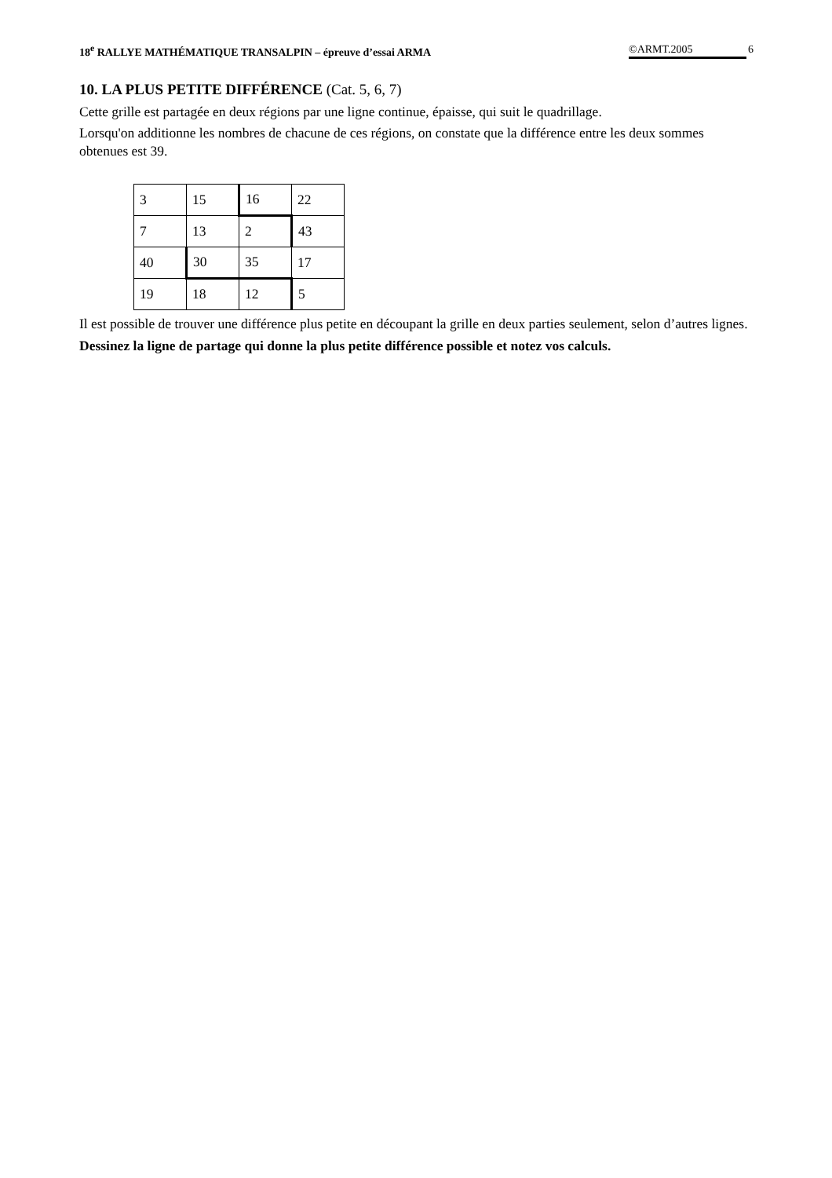18<sup>e</sup> RALLYE MATHÉMATIQUE TRANSALPIN – épreuve d’essai ARMA ©ARMT.2005 6
10. LA PLUS PETITE DIFFÉRENCE (Cat. 5, 6, 7)
Cette grille est partagée en deux régions par une ligne continue, épaisse, qui suit le quadrillage.
Lorsqu'on additionne les nombres de chacune de ces régions, on constate que la différence entre les deux sommes obtenues est 39.
| 3 | 15 | 16 | 22 |
| 7 | 13 | 2 | 43 |
| 40 | 30 | 35 | 17 |
| 19 | 18 | 12 | 5 |
Il est possible de trouver une différence plus petite en découpant la grille en deux parties seulement, selon d’autres lignes.
Dessinez la ligne de partage qui donne la plus petite différence possible et notez vos calculs.